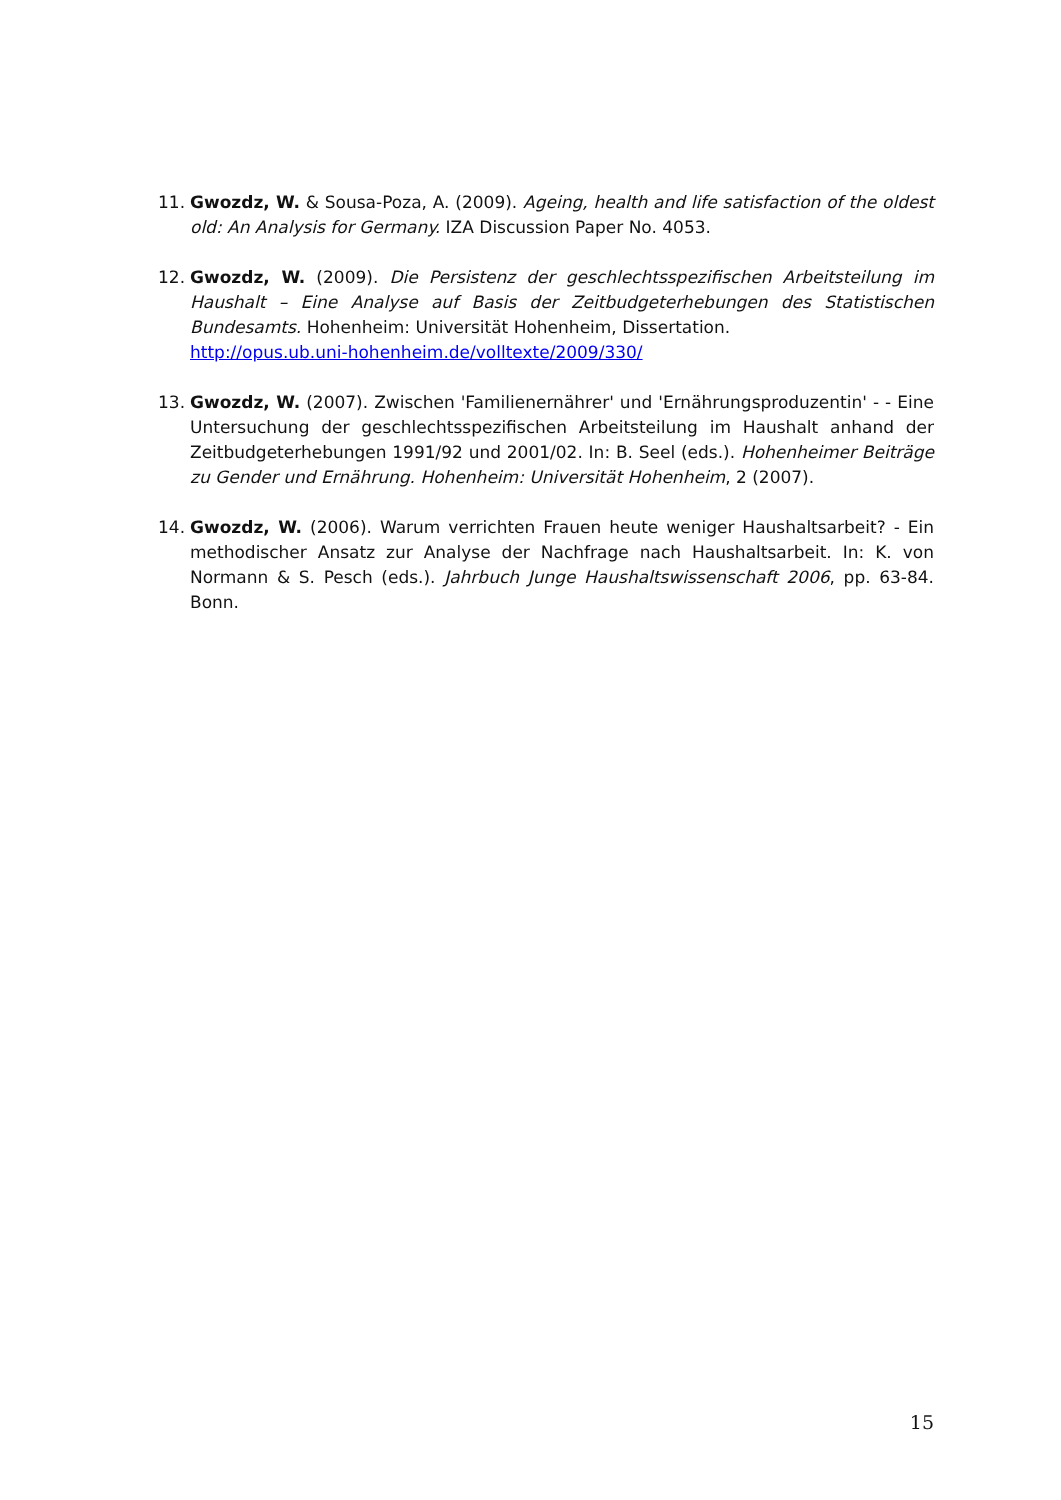11. Gwozdz, W. & Sousa-Poza, A. (2009). Ageing, health and life satisfaction of the oldest old: An Analysis for Germany. IZA Discussion Paper No. 4053.
12. Gwozdz, W. (2009). Die Persistenz der geschlechtsspezifischen Arbeitsteilung im Haushalt – Eine Analyse auf Basis der Zeitbudgeterhebungen des Statistischen Bundesamts. Hohenheim: Universität Hohenheim, Dissertation.
http://opus.ub.uni-hohenheim.de/volltexte/2009/330/
13. Gwozdz, W. (2007). Zwischen 'Familienernährer' und 'Ernährungsproduzentin' - - Eine Untersuchung der geschlechtsspezifischen Arbeitsteilung im Haushalt anhand der Zeitbudgeterhebungen 1991/92 und 2001/02. In: B. Seel (eds.). Hohenheimer Beiträge zu Gender und Ernährung. Hohenheim: Universität Hohenheim, 2 (2007).
14. Gwozdz, W. (2006). Warum verrichten Frauen heute weniger Haushaltsarbeit? - Ein methodischer Ansatz zur Analyse der Nachfrage nach Haushaltsarbeit. In: K. von Normann & S. Pesch (eds.). Jahrbuch Junge Haushaltswissenschaft 2006, pp. 63-84. Bonn.
15